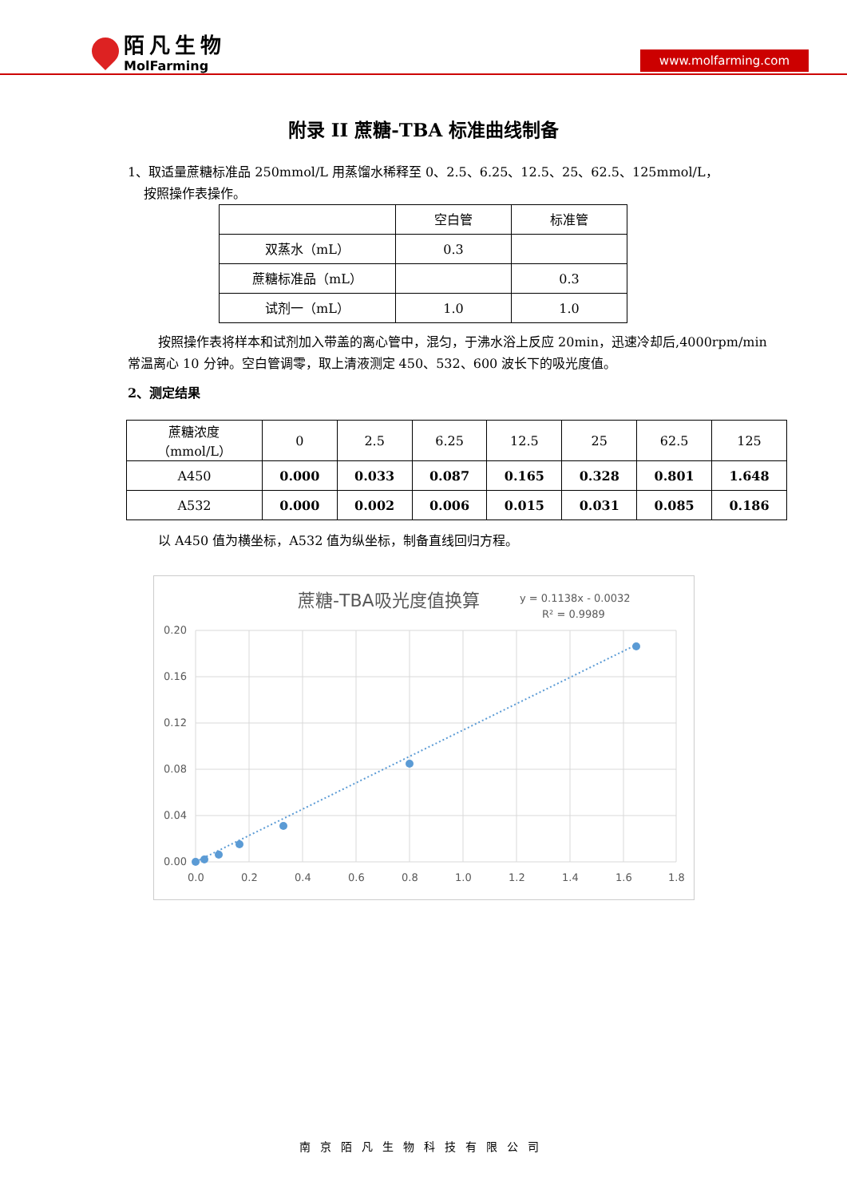陌凡生物
MolFarming
www.molfarming.com
附录 II 蔗糖-TBA 标准曲线制备
1、取适量蔗糖标准品 250mmol/L 用蒸馏水稀释至 0、2.5、6.25、12.5、25、62.5、125mmol/L，
按照操作表操作。
| | 空白管 | 标准管 |
| 双蒸水（mL） | 0.3 | |
| 蔗糖标准品（mL） | | 0.3 |
| 试剂一（mL） | 1.0 | 1.0 |
按照操作表将样本和试剂加入带盖的离心管中，混匀，于沸水浴上反应 20min，迅速冷却后,4000rpm/min 常温离心 10 分钟。空白管调零，取上清液测定 450、532、600 波长下的吸光度值。
2、测定结果
| 蔗糖浓度 （mmol/L） | 0 | 2.5 | 6.25 | 12.5 | 25 | 62.5 | 125 |
| A450 | 0.000 | 0.033 | 0.087 | 0.165 | 0.328 | 0.801 | 1.648 |
| A532 | 0.000 | 0.002 | 0.006 | 0.015 | 0.031 | 0.085 | 0.186 |
以 A450 值为横坐标，A532 值为纵坐标，制备直线回归方程。
蔗糖-TBA吸光度值换算
y = 0.1138x - 0.0032
R² = 0.9989
0.20
0.16
0.12
0.08
0.04
0.00
0.0
0.2
0.4
0.6
0.8
1.0
1.2
1.4
1.6
1.8
南京陌凡生物科技有限公司